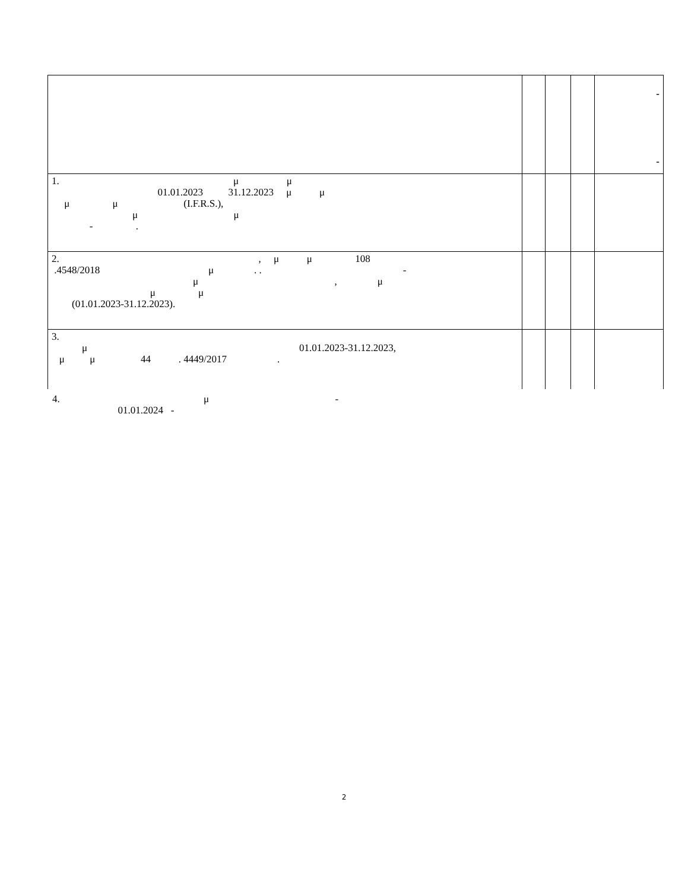| | | | | - - |
| 1. μ μ 01.01.2023 31.12.2023 μ μ μ μ (I.F.R.S.), μ μ - . | | | | |
| 2. , μ μ 108 .4548/2018 μ . . - μ , μ μ μ (01.01.2023-31.12.2023). | | | | |
| 3. μ 01.01.2023-31.12.2023, μ μ 44 . 4449/2017 . | | | | |
4. μ - 01.01.2024 -
2